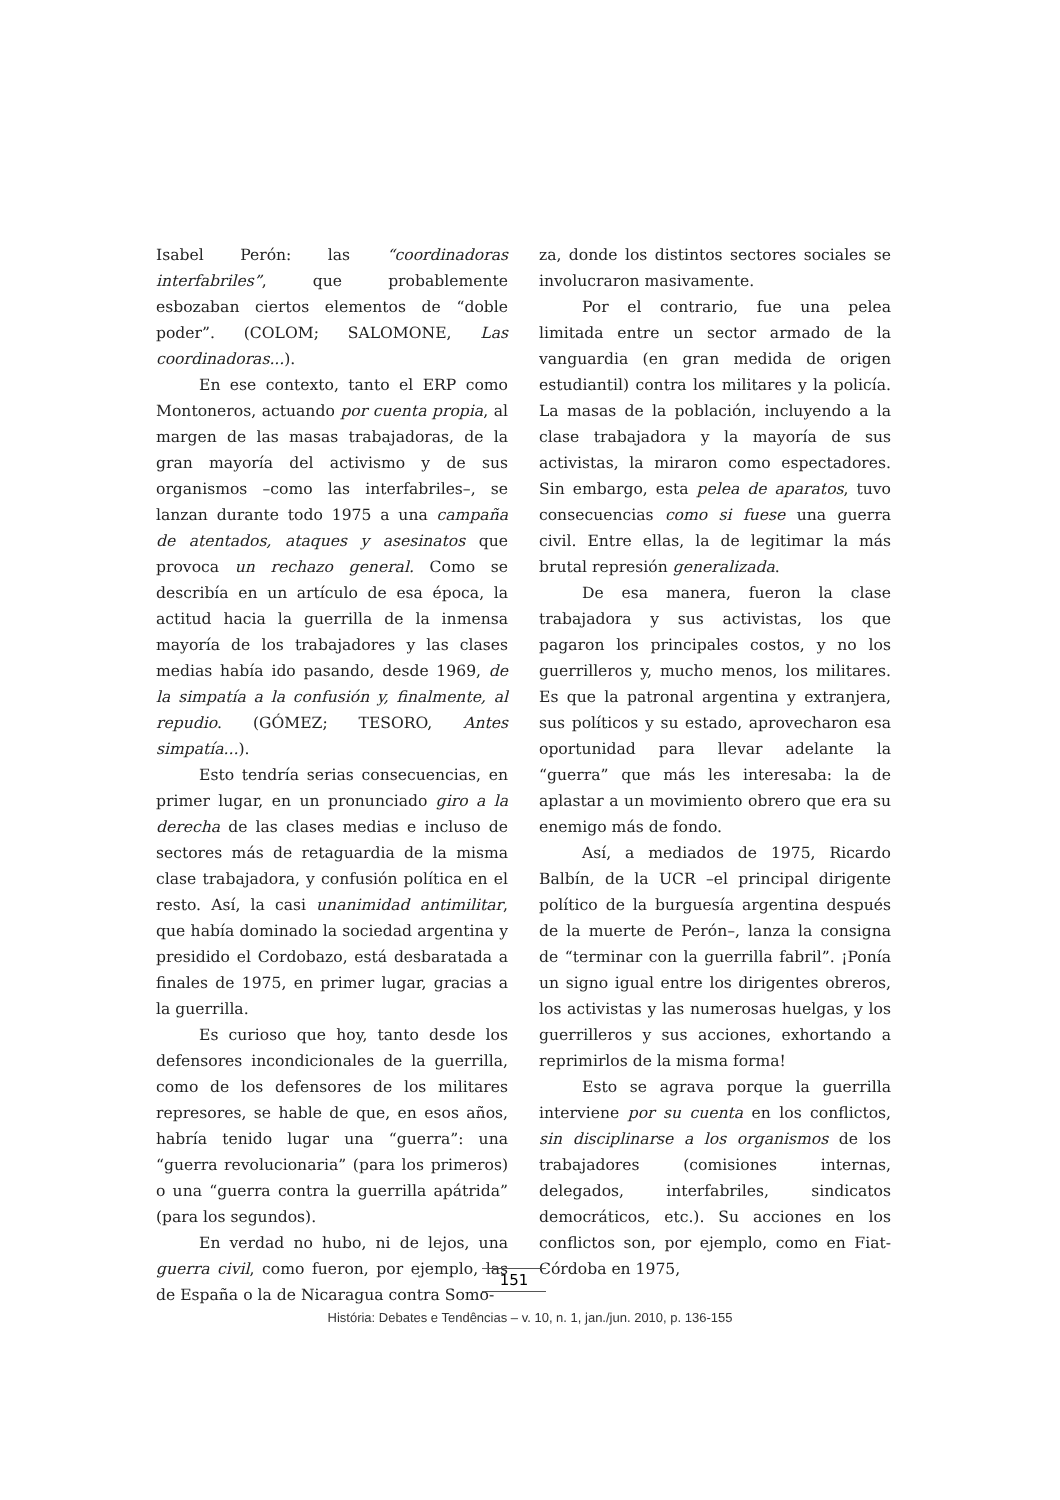Isabel Perón: las “coordinadoras interfabriles”, que probablemente esbozaban ciertos elementos de “doble poder”. (COLOM; SALOMONE, Las coordinadoras...).
En ese contexto, tanto el ERP como Montoneros, actuando por cuenta propia, al margen de las masas trabajadoras, de la gran mayoría del activismo y de sus organismos –como las interfabriles–, se lanzan durante todo 1975 a una campaña de atentados, ataques y asesinatos que provoca un rechazo general. Como se describía en un artículo de esa época, la actitud hacia la guerrilla de la inmensa mayoría de los trabajadores y las clases medias había ido pasando, desde 1969, de la simpatía a la confusión y, finalmente, al repudio. (GÓMEZ; TESORO, Antes simpatía...).
Esto tendría serias consecuencias, en primer lugar, en un pronunciado giro a la derecha de las clases medias e incluso de sectores más de retaguardia de la misma clase trabajadora, y confusión política en el resto. Así, la casi unanimidad antimilitar, que había dominado la sociedad argentina y presidido el Cordobazo, está desbaratada a finales de 1975, en primer lugar, gracias a la guerrilla.
Es curioso que hoy, tanto desde los defensores incondicionales de la guerrilla, como de los defensores de los militares represores, se hable de que, en esos años, habría tenido lugar una “guerra”: una “guerra revolucionaria” (para los primeros) o una “guerra contra la guerrilla apátrida” (para los segundos).
En verdad no hubo, ni de lejos, una guerra civil, como fueron, por ejemplo, las de España o la de Nicaragua contra Somo-
za, donde los distintos sectores sociales se involucraron masivamente.
Por el contrario, fue una pelea limitada entre un sector armado de la vanguardia (en gran medida de origen estudiantil) contra los militares y la policía. La masas de la población, incluyendo a la clase trabajadora y la mayoría de sus activistas, la miraron como espectadores. Sin embargo, esta pelea de aparatos, tuvo consecuencias como si fuese una guerra civil. Entre ellas, la de legitimar la más brutal represión generalizada.
De esa manera, fueron la clase trabajadora y sus activistas, los que pagaron los principales costos, y no los guerrilleros y, mucho menos, los militares. Es que la patronal argentina y extranjera, sus políticos y su estado, aprovecharon esa oportunidad para llevar adelante la “guerra” que más les interesaba: la de aplastar a un movimiento obrero que era su enemigo más de fondo.
Así, a mediados de 1975, Ricardo Balbín, de la UCR –el principal dirigente político de la burguesía argentina después de la muerte de Perón–, lanza la consigna de “terminar con la guerrilla fabril”. ¡Ponía un signo igual entre los dirigentes obreros, los activistas y las numerosas huelgas, y los guerrilleros y sus acciones, exhortando a reprimirlos de la misma forma!
Esto se agrava porque la guerrilla interviene por su cuenta en los conflictos, sin disciplinarse a los organismos de los trabajadores (comisiones internas, delegados, interfabriles, sindicatos democráticos, etc.). Su acciones en los conflictos son, por ejemplo, como en Fiat-Córdoba en 1975,
151
História: Debates e Tendências – v. 10, n. 1, jan./jun. 2010, p. 136-155